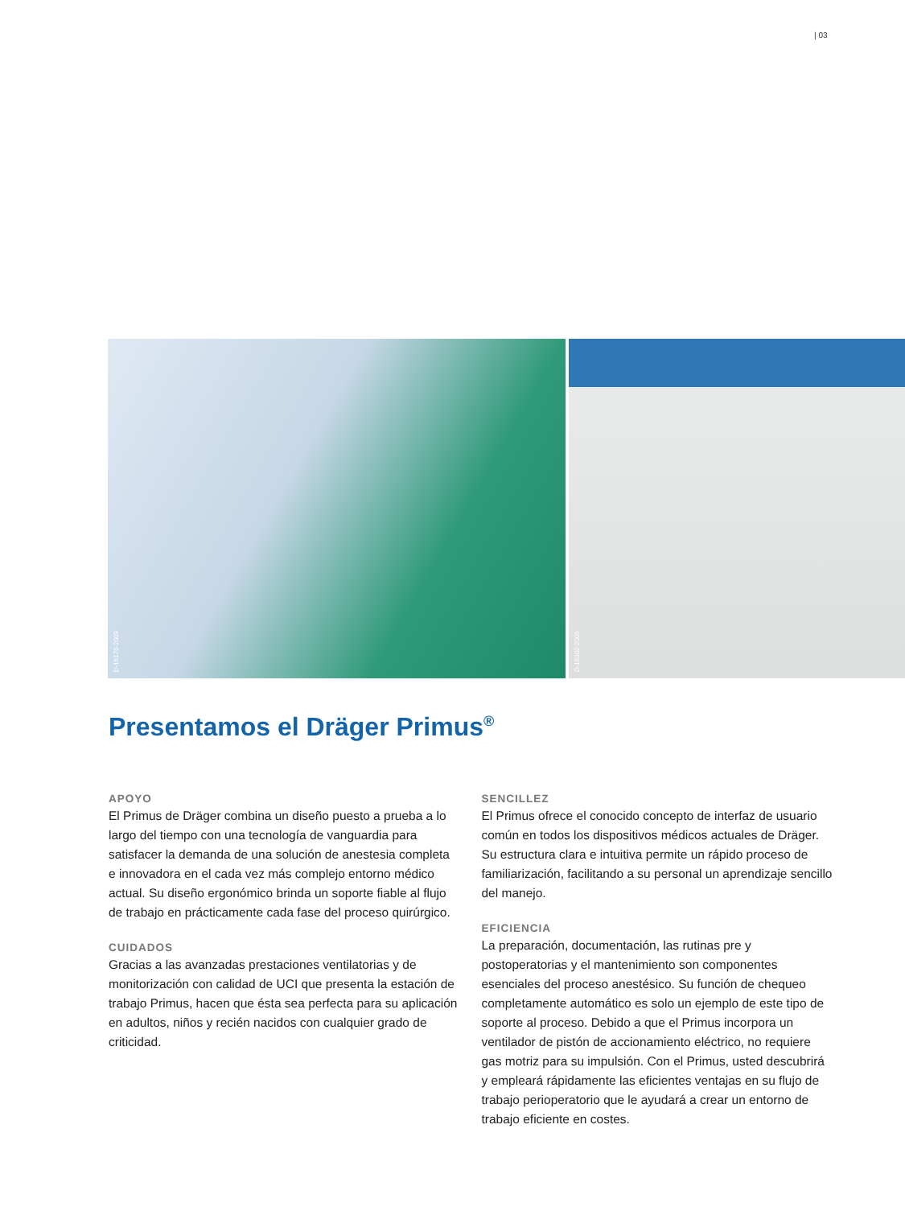| 03
D-16176-2009
D-16302-2009
Presentamos el Dräger Primus<sup>®</sup>
APOYO
El Primus de Dräger combina un diseño puesto a prueba a lo largo del tiempo con una tecnología de vanguardia para satisfacer la demanda de una solución de anestesia completa e innovadora en el cada vez más complejo entorno médico actual. Su diseño ergonómico brinda un soporte fiable al flujo de trabajo en prácticamente cada fase del proceso quirúrgico.
CUIDADOS
Gracias a las avanzadas prestaciones ventilatorias y de monitorización con calidad de UCI que presenta la estación de trabajo Primus, hacen que ésta sea perfecta para su aplicación en adultos, niños y recién nacidos con cualquier grado de criticidad.
SENCILLEZ
El Primus ofrece el conocido concepto de interfaz de usuario común en todos los dispositivos médicos actuales de Dräger. Su estructura clara e intuitiva permite un rápido proceso de familiarización, facilitando a su personal un aprendizaje sencillo del manejo.
EFICIENCIA
La preparación, documentación, las rutinas pre y postoperatorias y el mantenimiento son componentes esenciales del proceso anestésico. Su función de chequeo completamente automático es solo un ejemplo de este tipo de soporte al proceso. Debido a que el Primus incorpora un ventilador de pistón de accionamiento eléctrico, no requiere gas motriz para su impulsión. Con el Primus, usted descubrirá y empleará rápidamente las eficientes ventajas en su flujo de trabajo perioperatorio que le ayudará a crear un entorno de trabajo eficiente en costes.